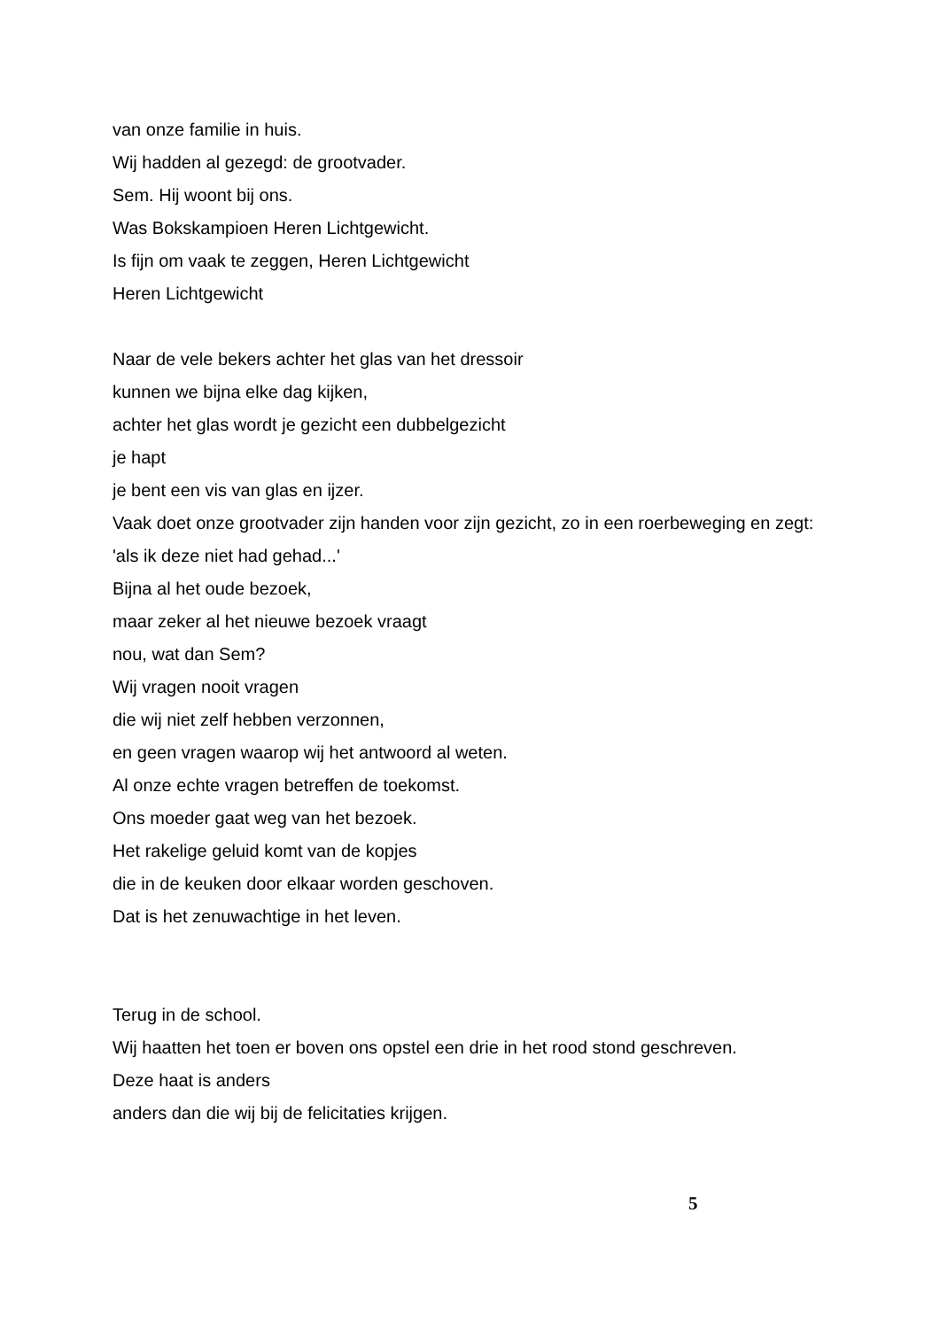van onze familie in huis.
Wij hadden al gezegd: de grootvader.
Sem. Hij woont bij ons.
Was Bokskampioen Heren Lichtgewicht.
Is fijn om vaak te zeggen, Heren Lichtgewicht
Heren Lichtgewicht
Naar de vele bekers achter het glas van het dressoir
kunnen we bijna elke dag kijken,
achter het glas wordt je gezicht een dubbelgezicht
je hapt
je bent een vis van glas en ijzer.
Vaak doet onze grootvader zijn handen voor zijn gezicht, zo in een roerbeweging en zegt:
'als ik deze niet had gehad...'
Bijna al het oude bezoek,
maar zeker al het nieuwe bezoek vraagt
nou, wat dan Sem?
Wij vragen nooit vragen
die wij niet zelf hebben verzonnen,
en geen vragen waarop wij het antwoord al weten.
Al onze echte vragen betreffen de toekomst.
Ons moeder gaat weg van het bezoek.
Het rakelige geluid komt van de kopjes
die in de keuken door elkaar worden geschoven.
Dat is het zenuwachtige in het leven.
Terug in de school.
Wij haatten het toen er boven ons opstel een drie in het rood stond geschreven.
Deze haat is anders
anders dan die wij bij de felicitaties krijgen.
5